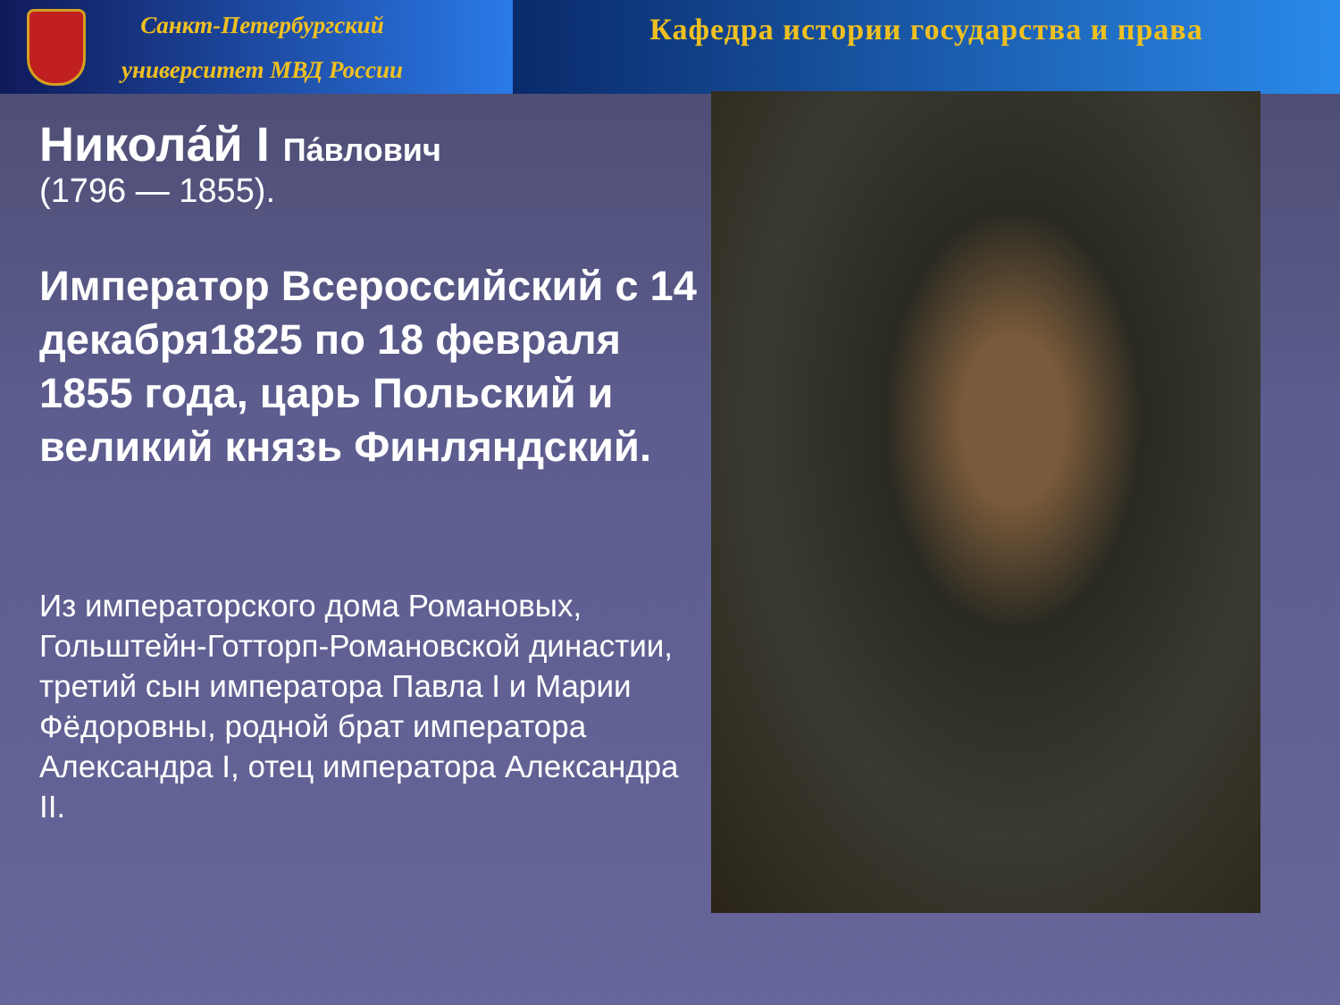Санкт-Петербургский
университет МВД России
Кафедра истории государства и права
Никола́й I Па́влович
(1796 — 1855).
Император Всероссийский с 14 декабря1825 по 18 февраля 1855 года, царь Польский и великий князь Финляндский.
Из императорского дома Романовых, Гольштейн-Готторп-Романовской династии, третий сын императора Павла I и Марии Фёдоровны, родной брат императора Александра I, отец императора Александра II.